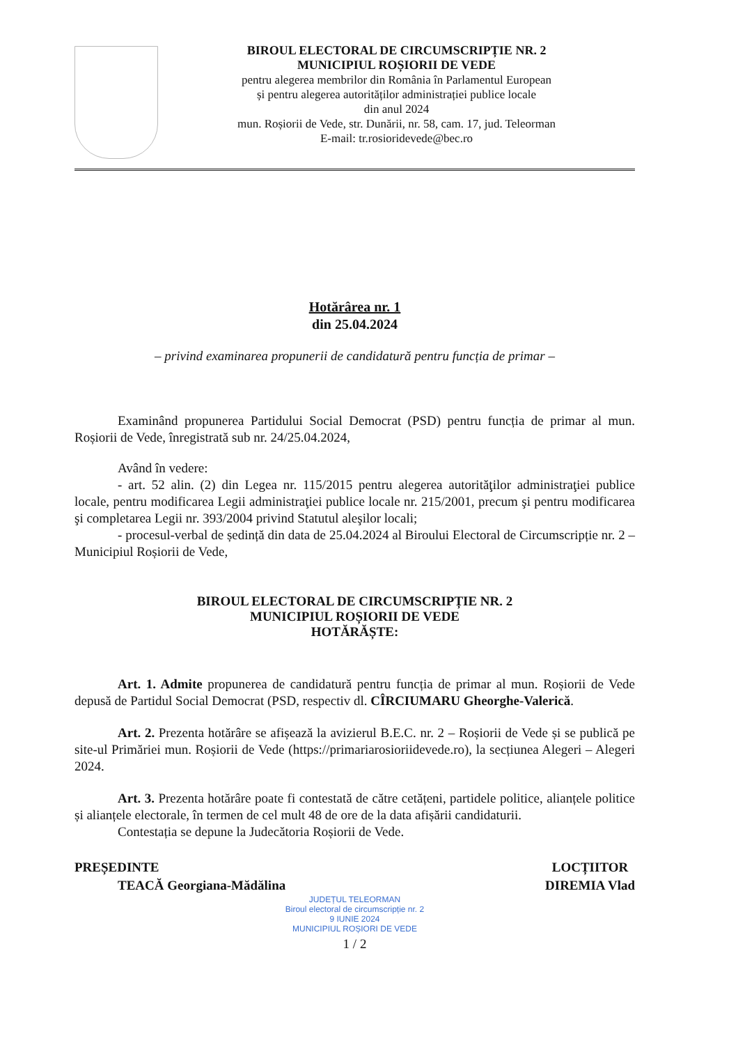BIROUL ELECTORAL DE CIRCUMSCRIPȚIE NR. 2
MUNICIPIUL ROȘIORII DE VEDE
pentru alegerea membrilor din România în Parlamentul European
și pentru alegerea autorităților administrației publice locale
din anul 2024
mun. Roșiorii de Vede, str. Dunării, nr. 58, cam. 17, jud. Teleorman
E-mail: tr.rosioridevede@bec.ro
Hotărârea nr. 1
din 25.04.2024
– privind examinarea propunerii de candidatură pentru funcția de primar –
Examinând propunerea Partidului Social Democrat (PSD) pentru funcția de primar al mun. Roșiorii de Vede, înregistrată sub nr. 24/25.04.2024,
Având în vedere:
- art. 52 alin. (2) din Legea nr. 115/2015 pentru alegerea autorităţilor administraţiei publice locale, pentru modificarea Legii administraţiei publice locale nr. 215/2001, precum şi pentru modificarea şi completarea Legii nr. 393/2004 privind Statutul aleşilor locali;
- procesul-verbal de ședință din data de 25.04.2024 al Biroului Electoral de Circumscripție nr. 2 – Municipiul Roșiorii de Vede,
BIROUL ELECTORAL DE CIRCUMSCRIPȚIE NR. 2
MUNICIPIUL ROȘIORII DE VEDE
HOTĂRĂȘTE:
Art. 1. Admite propunerea de candidatură pentru funcția de primar al mun. Roșiorii de Vede depusă de Partidul Social Democrat (PSD, respectiv dl. CÎRCIUMARU Gheorghe-Valerică.
Art. 2. Prezenta hotărâre se afișează la avizierul B.E.C. nr. 2 – Roșiorii de Vede și se publică pe site-ul Primăriei mun. Roșiorii de Vede (https://primariarosioriidevede.ro), la secțiunea Alegeri – Alegeri 2024.
Art. 3. Prezenta hotărâre poate fi contestată de către cetățeni, partidele politice, alianțele politice și alianțele electorale, în termen de cel mult 48 de ore de la data afișării candidaturii.
Contestația se depune la Judecătoria Roșiorii de Vede.
PREȘEDINTE
TEACĂ Georgiana-Mădălina
LOCȚIITOR
DIREMIA Vlad
JUDEȚUL TELEORMAN
Biroul electoral de circumscripție nr. 2
9 IUNIE 2024
MUNICIPIUL ROȘIORI DE VEDE
1 / 2